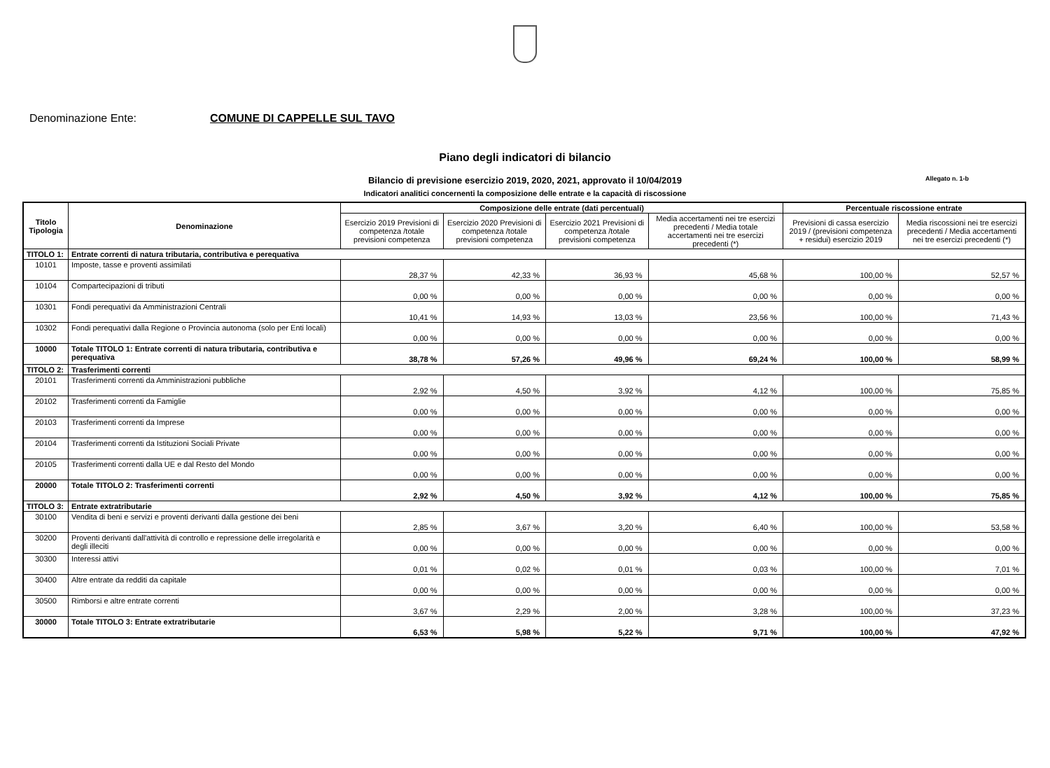Denominazione Ente: COMUNE DI CAPPELLE SUL TAVO
Piano degli indicatori di bilancio
Bilancio di previsione esercizio 2019, 2020, 2021, approvato il 10/04/2019 Allegato n. 1-b
Indicatori analitici concernenti la composizione delle entrate e la capacità di riscossione
| Titolo Tipologia | Denominazione | Composizione delle entrate (dati percentuali) | | | | Percentuale riscossione entrate | |
| --- | --- | --- | --- | --- | --- | --- | --- |
| | | Esercizio 2019 Previsioni di competenza /totale previsioni competenza | Esercizio 2020 Previsioni di competenza /totale previsioni competenza | Esercizio 2021 Previsioni di competenza /totale previsioni competenza | Media accertamenti nei tre esercizi precedenti / Media totale accertamenti nei tre esercizi precedenti (*) | Previsioni di cassa esercizio 2019 / (previsioni competenza + residui) esercizio 2019 | Media riscossioni nei tre esercizi precedenti / Media accertamenti nei tre esercizi precedenti (*) |
| TITOLO 1: | Entrate correnti di natura tributaria, contributiva e perequativa | | | | | | |
| 10101 | Imposte, tasse e proventi assimilati | 28,37 % | 42,33 % | 36,93 % | 45,68 % | 100,00 % | 52,57 % |
| 10104 | Compartecipazioni di tributi | 0,00 % | 0,00 % | 0,00 % | 0,00 % | 0,00 % | 0,00 % |
| 10301 | Fondi perequativi da Amministrazioni Centrali | 10,41 % | 14,93 % | 13,03 % | 23,56 % | 100,00 % | 71,43 % |
| 10302 | Fondi perequativi dalla Regione o Provincia autonoma (solo per Enti locali) | 0,00 % | 0,00 % | 0,00 % | 0,00 % | 0,00 % | 0,00 % |
| 10000 | Totale TITOLO 1: Entrate correnti di natura tributaria, contributiva e perequativa | 38,78 % | 57,26 % | 49,96 % | 69,24 % | 100,00 % | 58,99 % |
| TITOLO 2: | Trasferimenti correnti | | | | | | |
| 20101 | Trasferimenti correnti da Amministrazioni pubbliche | 2,92 % | 4,50 % | 3,92 % | 4,12 % | 100,00 % | 75,85 % |
| 20102 | Trasferimenti correnti da Famiglie | 0,00 % | 0,00 % | 0,00 % | 0,00 % | 0,00 % | 0,00 % |
| 20103 | Trasferimenti correnti da Imprese | 0,00 % | 0,00 % | 0,00 % | 0,00 % | 0,00 % | 0,00 % |
| 20104 | Trasferimenti correnti da Istituzioni Sociali Private | 0,00 % | 0,00 % | 0,00 % | 0,00 % | 0,00 % | 0,00 % |
| 20105 | Trasferimenti correnti dalla UE e dal Resto del Mondo | 0,00 % | 0,00 % | 0,00 % | 0,00 % | 0,00 % | 0,00 % |
| 20000 | Totale TITOLO 2: Trasferimenti correnti | 2,92 % | 4,50 % | 3,92 % | 4,12 % | 100,00 % | 75,85 % |
| TITOLO 3: | Entrate extratributarie | | | | | | |
| 30100 | Vendita di beni e servizi e proventi derivanti dalla gestione dei beni | 2,85 % | 3,67 % | 3,20 % | 6,40 % | 100,00 % | 53,58 % |
| 30200 | Proventi derivanti dall'attività di controllo e repressione delle irregolarità e degli illeciti | 0,00 % | 0,00 % | 0,00 % | 0,00 % | 0,00 % | 0,00 % |
| 30300 | Interessi attivi | 0,01 % | 0,02 % | 0,01 % | 0,03 % | 100,00 % | 7,01 % |
| 30400 | Altre entrate da redditi da capitale | 0,00 % | 0,00 % | 0,00 % | 0,00 % | 0,00 % | 0,00 % |
| 30500 | Rimborsi e altre entrate correnti | 3,67 % | 2,29 % | 2,00 % | 3,28 % | 100,00 % | 37,23 % |
| 30000 | Totale TITOLO 3: Entrate extratributarie | 6,53 % | 5,98 % | 5,22 % | 9,71 % | 100,00 % | 47,92 % |